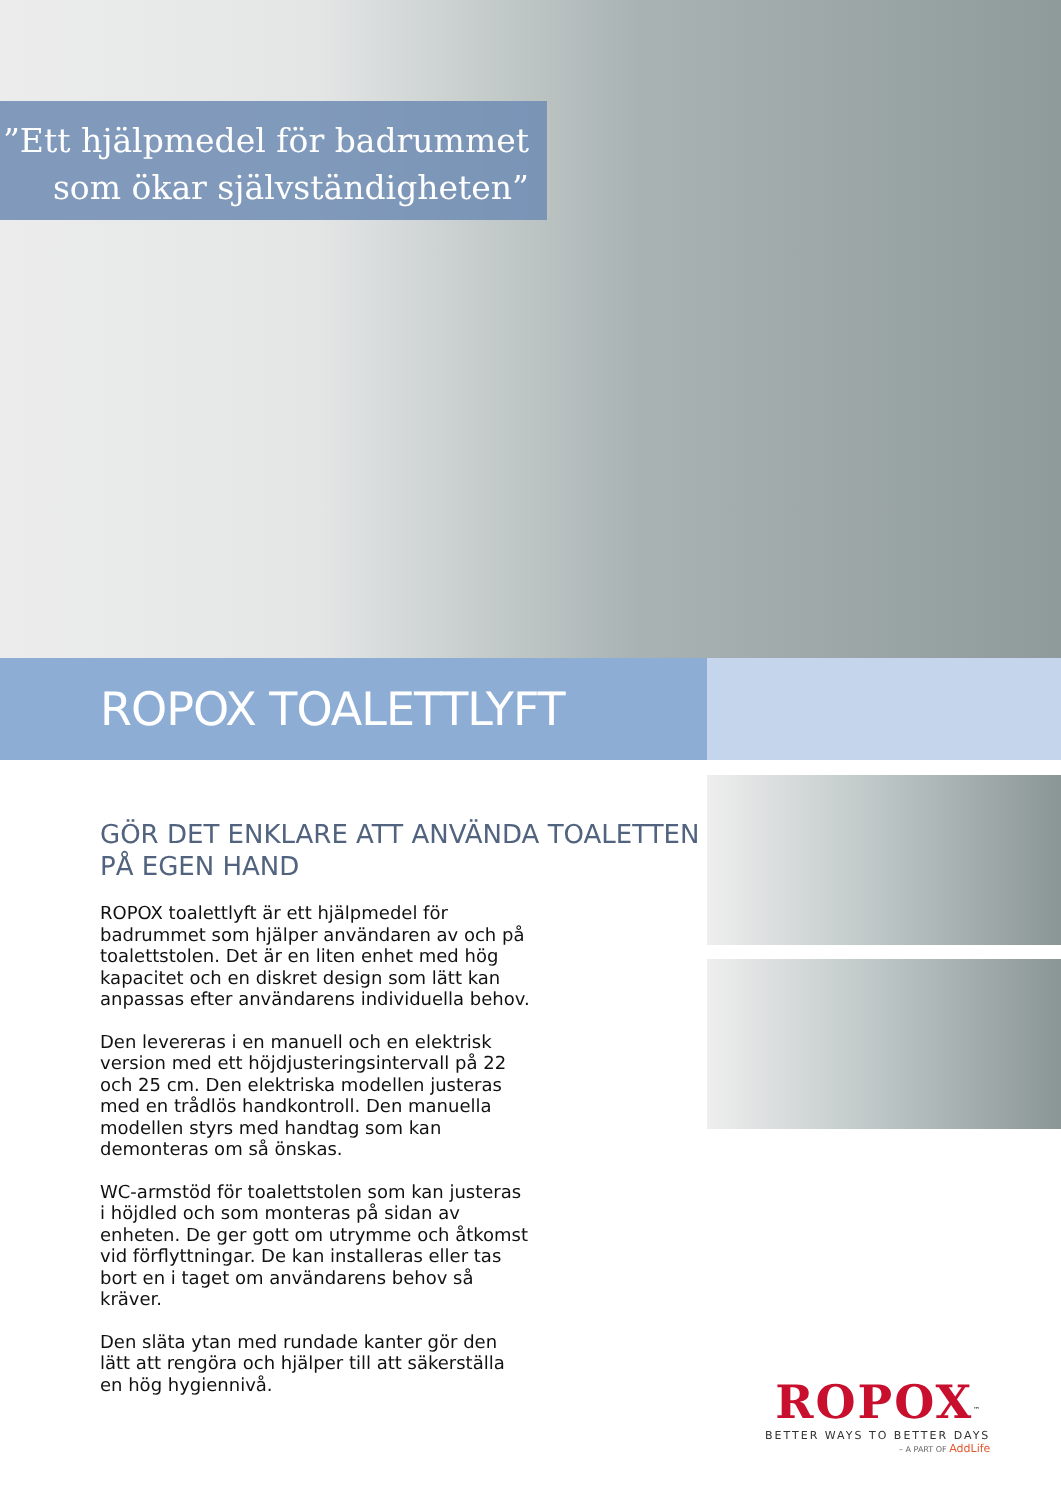”Ett hjälpmedel för badrummet
som ökar självständigheten”
ROPOX TOALETTLYFT
GÖR DET ENKLARE ATT ANVÄNDA TOALETTEN PÅ EGEN HAND
ROPOX toalettlyft är ett hjälpmedel för badrummet som hjälper användaren av och på toalettstolen. Det är en liten enhet med hög kapacitet och en diskret design som lätt kan anpassas efter användarens individuella behov.
Den levereras i en manuell och en elektrisk version med ett höjdjusteringsintervall på 22 och 25 cm. Den elektriska modellen justeras med en trådlös handkontroll. Den manuella modellen styrs med handtag som kan demonteras om så önskas.
WC-armstöd för toalettstolen som kan justeras i höjdled och som monteras på sidan av enheten. De ger gott om utrymme och åtkomst vid förflyttningar. De kan installeras eller tas bort en i taget om användarens behov så kräver.
Den släta ytan med rundade kanter gör den lätt att rengöra och hjälper till att säkerställa en hög hygiennivå.
ROPOX<sup>™</sup>
BETTER WAYS TO BETTER DAYS
– A PART OF AddLife